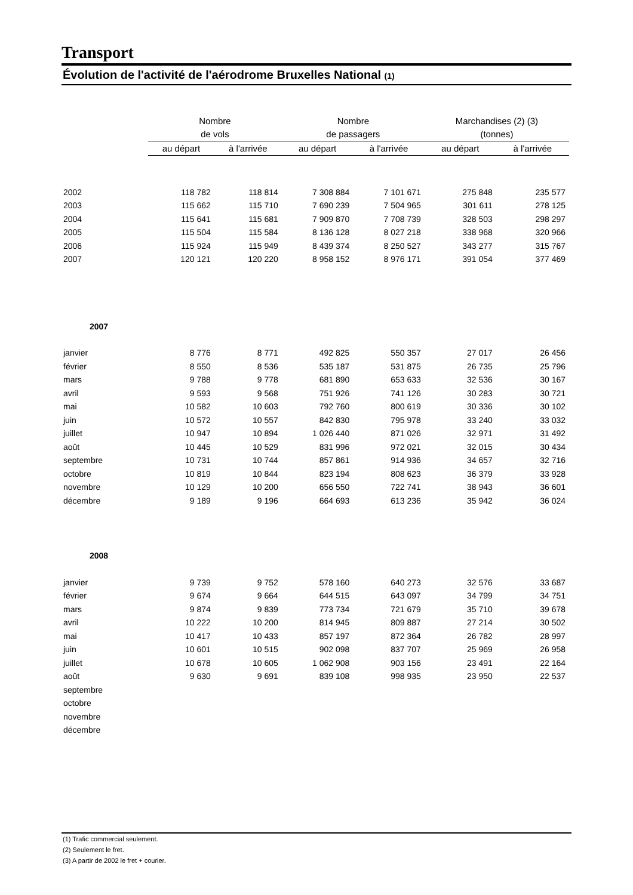Transport
Évolution de l'activité de l'aérodrome Bruxelles National (1)
| | Nombre | | Nombre | | Marchandises (2) (3) | |
| --- | --- | --- | --- | --- | --- | --- |
| | de vols | | de passagers | | (tonnes) | |
| | au départ | à l'arrivée | au départ | à l'arrivée | au départ | à l'arrivée |
| 2002 | 118 782 | 118 814 | 7 308 884 | 7 101 671 | 275 848 | 235 577 |
| 2003 | 115 662 | 115 710 | 7 690 239 | 7 504 965 | 301 611 | 278 125 |
| 2004 | 115 641 | 115 681 | 7 909 870 | 7 708 739 | 328 503 | 298 297 |
| 2005 | 115 504 | 115 584 | 8 136 128 | 8 027 218 | 338 968 | 320 966 |
| 2006 | 115 924 | 115 949 | 8 439 374 | 8 250 527 | 343 277 | 315 767 |
| 2007 | 120 121 | 120 220 | 8 958 152 | 8 976 171 | 391 054 | 377 469 |
| 2007 | | | | | | |
| janvier | 8 776 | 8 771 | 492 825 | 550 357 | 27 017 | 26 456 |
| février | 8 550 | 8 536 | 535 187 | 531 875 | 26 735 | 25 796 |
| mars | 9 788 | 9 778 | 681 890 | 653 633 | 32 536 | 30 167 |
| avril | 9 593 | 9 568 | 751 926 | 741 126 | 30 283 | 30 721 |
| mai | 10 582 | 10 603 | 792 760 | 800 619 | 30 336 | 30 102 |
| juin | 10 572 | 10 557 | 842 830 | 795 978 | 33 240 | 33 032 |
| juillet | 10 947 | 10 894 | 1 026 440 | 871 026 | 32 971 | 31 492 |
| août | 10 445 | 10 529 | 831 996 | 972 021 | 32 015 | 30 434 |
| septembre | 10 731 | 10 744 | 857 861 | 914 936 | 34 657 | 32 716 |
| octobre | 10 819 | 10 844 | 823 194 | 808 623 | 36 379 | 33 928 |
| novembre | 10 129 | 10 200 | 656 550 | 722 741 | 38 943 | 36 601 |
| décembre | 9 189 | 9 196 | 664 693 | 613 236 | 35 942 | 36 024 |
| 2008 | | | | | | |
| janvier | 9 739 | 9 752 | 578 160 | 640 273 | 32 576 | 33 687 |
| février | 9 674 | 9 664 | 644 515 | 643 097 | 34 799 | 34 751 |
| mars | 9 874 | 9 839 | 773 734 | 721 679 | 35 710 | 39 678 |
| avril | 10 222 | 10 200 | 814 945 | 809 887 | 27 214 | 30 502 |
| mai | 10 417 | 10 433 | 857 197 | 872 364 | 26 782 | 28 997 |
| juin | 10 601 | 10 515 | 902 098 | 837 707 | 25 969 | 26 958 |
| juillet | 10 678 | 10 605 | 1 062 908 | 903 156 | 23 491 | 22 164 |
| août | 9 630 | 9 691 | 839 108 | 998 935 | 23 950 | 22 537 |
| septembre | | | | | | |
| octobre | | | | | | |
| novembre | | | | | | |
| décembre | | | | | | |
(1) Trafic commercial seulement.
(2) Seulement le fret.
(3) A partir de 2002 le fret + courier.